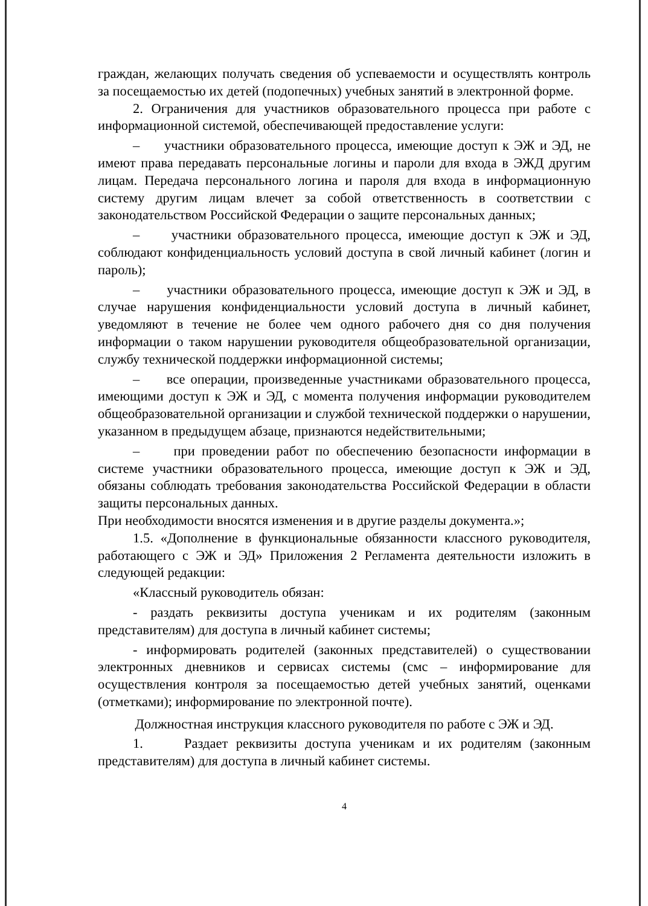граждан, желающих получать сведения об успеваемости и осуществлять контроль за посещаемостью их детей (подопечных) учебных занятий в электронной форме.
2. Ограничения для участников образовательного процесса при работе с информационной системой, обеспечивающей предоставление услуги:
– участники образовательного процесса, имеющие доступ к ЭЖ и ЭД, не имеют права передавать персональные логины и пароли для входа в ЭЖД другим лицам. Передача персонального логина и пароля для входа в информационную систему другим лицам влечет за собой ответственность в соответствии с законодательством Российской Федерации о защите персональных данных;
– участники образовательного процесса, имеющие доступ к ЭЖ и ЭД, соблюдают конфиденциальность условий доступа в свой личный кабинет (логин и пароль);
– участники образовательного процесса, имеющие доступ к ЭЖ и ЭД, в случае нарушения конфиденциальности условий доступа в личный кабинет, уведомляют в течение не более чем одного рабочего дня со дня получения информации о таком нарушении руководителя общеобразовательной организации, службу технической поддержки информационной системы;
– все операции, произведенные участниками образовательного процесса, имеющими доступ к ЭЖ и ЭД, с момента получения информации руководителем общеобразовательной организации и службой технической поддержки о нарушении, указанном в предыдущем абзаце, признаются недействительными;
– при проведении работ по обеспечению безопасности информации в системе участники образовательного процесса, имеющие доступ к ЭЖ и ЭД, обязаны соблюдать требования законодательства Российской Федерации в области защиты персональных данных.
При необходимости вносятся изменения и в другие разделы документа.»;
1.5. «Дополнение в функциональные обязанности классного руководителя, работающего с ЭЖ и ЭД» Приложения 2 Регламента деятельности изложить в следующей редакции:
«Классный руководитель обязан:
- раздать реквизиты доступа ученикам и их родителям (законным представителям) для доступа в личный кабинет системы;
- информировать родителей (законных представителей) о существовании электронных дневников и сервисах системы (смс – информирование для осуществления контроля за посещаемостью детей учебных занятий, оценками (отметками); информирование по электронной почте).
Должностная инструкция классного руководителя по работе с ЭЖ и ЭД.
1. Раздает реквизиты доступа ученикам и их родителям (законным представителям) для доступа в личный кабинет системы.
4